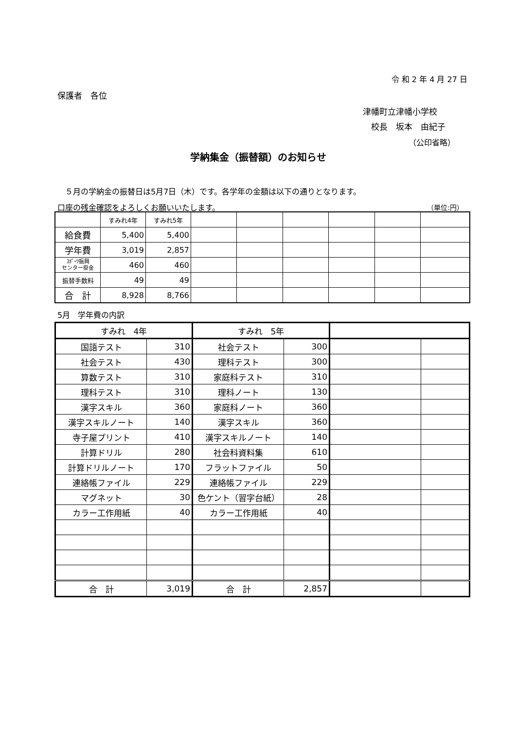令 和 2 年 4 月 27 日
保護者　各位
津幡町立津幡小学校
　校長　坂本　由紀子
（公印省略）
学納集金（振替額）のお知らせ
　５月の学納金の振替日は5月7日（木）です。各学年の金額は以下の通りとなります。
口座の残金確認をよろしくお願いいたします。 （単位:円）
| | すみれ4年 | すみれ5年 | | | | | | |
| 給食費 | 5,400 | 5,400 | | | | | | |
| 学年費 | 3,019 | 2,857 | | | | | | |
| ｽﾎﾟｰﾂ振興 センター掛金 | 460 | 460 | | | | | | |
| 振替手数料 | 49 | 49 | | | | | | |
| 合 計 | 8,928 | 8,766 | | | | | | |
5月　学年費の内訳
| すみれ 4年 | | すみれ 5年 | | | |
| --- | --- | --- | --- | --- | --- |
| 国語テスト | 310 | 社会テスト | 300 | | |
| 社会テスト | 430 | 理科テスト | 300 | | |
| 算数テスト | 310 | 家庭科テスト | 310 | | |
| 理科テスト | 310 | 理科ノート | 130 | | |
| 漢字スキル | 360 | 家庭科ノート | 360 | | |
| 漢字スキルノート | 140 | 漢字スキル | 360 | | |
| 寺子屋プリント | 410 | 漢字スキルノート | 140 | | |
| 計算ドリル | 280 | 社会科資料集 | 610 | | |
| 計算ドリルノート | 170 | フラットファイル | 50 | | |
| 連絡帳ファイル | 229 | 連絡帳ファイル | 229 | | |
| マグネット | 30 | 色ケント（習字台紙） | 28 | | |
| カラー工作用紙 | 40 | カラー工作用紙 | 40 | | |
| 合 計 | 3,019 | 合 計 | 2,857 | | |